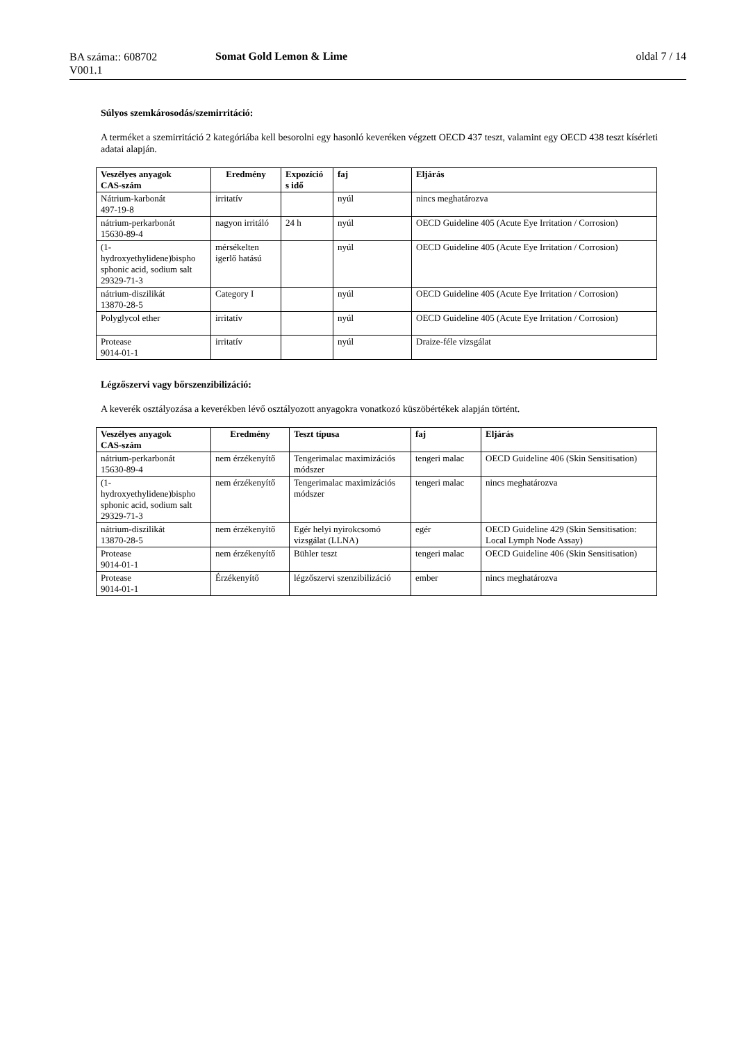BA száma:: 608702
V001.1
Somat Gold Lemon & Lime oldal 7 / 14
Súlyos szemkárosodás/szemirritáció:
A terméket a szemirritáció 2 kategóriába kell besorolni egy hasonló keveréken végzett OECD 437 teszt, valamint egy OECD 438 teszt kísérleti adatai alapján.
| Veszélyes anyagok CAS-szám | Eredmény | Expozíció s idő | faj | Eljárás |
| --- | --- | --- | --- | --- |
| Nátrium-karbonát 497-19-8 | irritatív | | nyúl | nincs meghatározva |
| nátrium-perkarbonát 15630-89-4 | nagyon irritáló | 24 h | nyúl | OECD Guideline 405 (Acute Eye Irritation / Corrosion) |
| (1- hydroxyethylidene)bispho sphonic acid, sodium salt 29329-71-3 | mérsékelten igerlő hatású | | nyúl | OECD Guideline 405 (Acute Eye Irritation / Corrosion) |
| nátrium-diszilikát 13870-28-5 | Category I | | nyúl | OECD Guideline 405 (Acute Eye Irritation / Corrosion) |
| Polyglycol ether | irritatív | | nyúl | OECD Guideline 405 (Acute Eye Irritation / Corrosion) |
| Protease 9014-01-1 | irritatív | | nyúl | Draize-féle vizsgálat |
Légzőszervi vagy bőrszenzibilizáció:
A keverék osztályozása a keverékben lévő osztályozott anyagokra vonatkozó küszöbértékek alapján történt.
| Veszélyes anyagok CAS-szám | Eredmény | Teszt típusa | faj | Eljárás |
| --- | --- | --- | --- | --- |
| nátrium-perkarbonát 15630-89-4 | nem érzékenyítő | Tengerimalac maximizációs módszer | tengeri malac | OECD Guideline 406 (Skin Sensitisation) |
| (1- hydroxyethylidene)bispho sphonic acid, sodium salt 29329-71-3 | nem érzékenyítő | Tengerimalac maximizációs módszer | tengeri malac | nincs meghatározva |
| nátrium-diszilikát 13870-28-5 | nem érzékenyítő | Egér helyi nyirokcsomó vizsgálat (LLNA) | egér | OECD Guideline 429 (Skin Sensitisation: Local Lymph Node Assay) |
| Protease 9014-01-1 | nem érzékenyítő | Bühler teszt | tengeri malac | OECD Guideline 406 (Skin Sensitisation) |
| Protease 9014-01-1 | Érzékenyítő | légzőszervi szenzibilizáció | ember | nincs meghatározva |